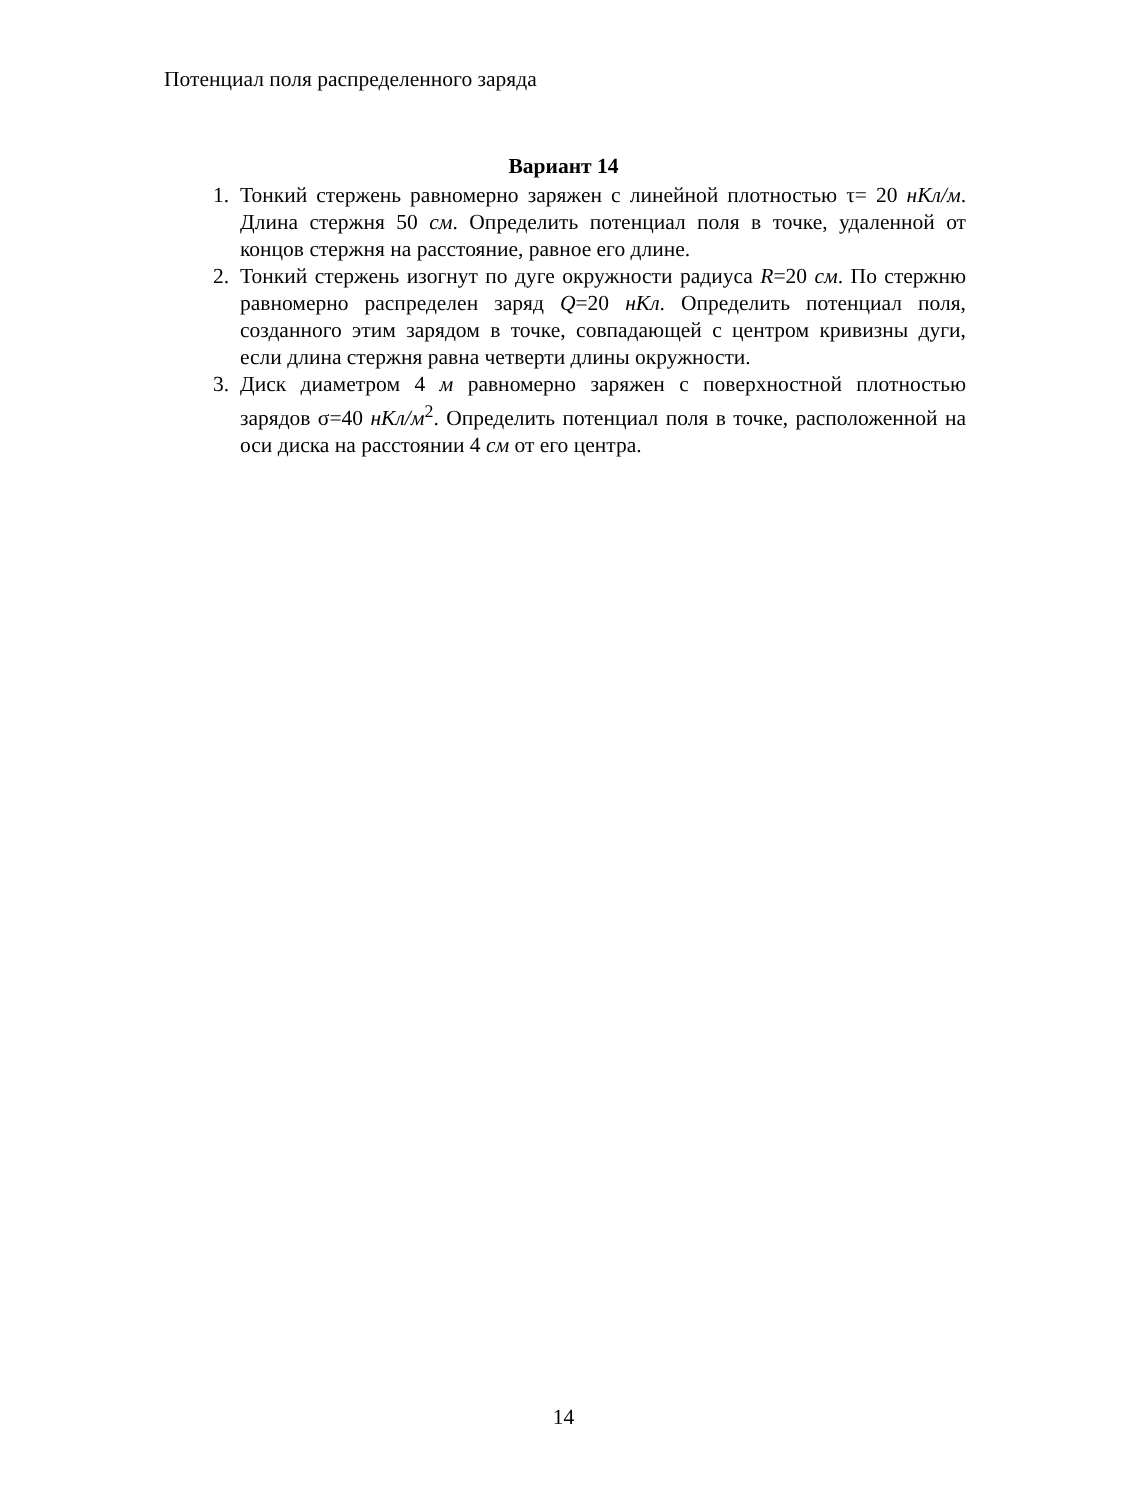Потенциал поля распределенного заряда
Вариант 14
1. Тонкий стержень равномерно заряжен с линейной плотностью τ= 20 нКл/м. Длина стержня 50 см. Определить потенциал поля в точке, удаленной от концов стержня на расстояние, равное его длине.
2. Тонкий стержень изогнут по дуге окружности радиуса R=20 см. По стержню равномерно распределен заряд Q=20 нКл. Определить потенциал поля, созданного этим зарядом в точке, совпадающей с центром кривизны дуги, если длина стержня равна четверти длины окружности.
3. Диск диаметром 4 м равномерно заряжен с поверхностной плотностью зарядов σ=40 нКл/м<sup>2</sup>. Определить потенциал поля в точке, расположенной на оси диска на расстоянии 4 см от его центра.
14